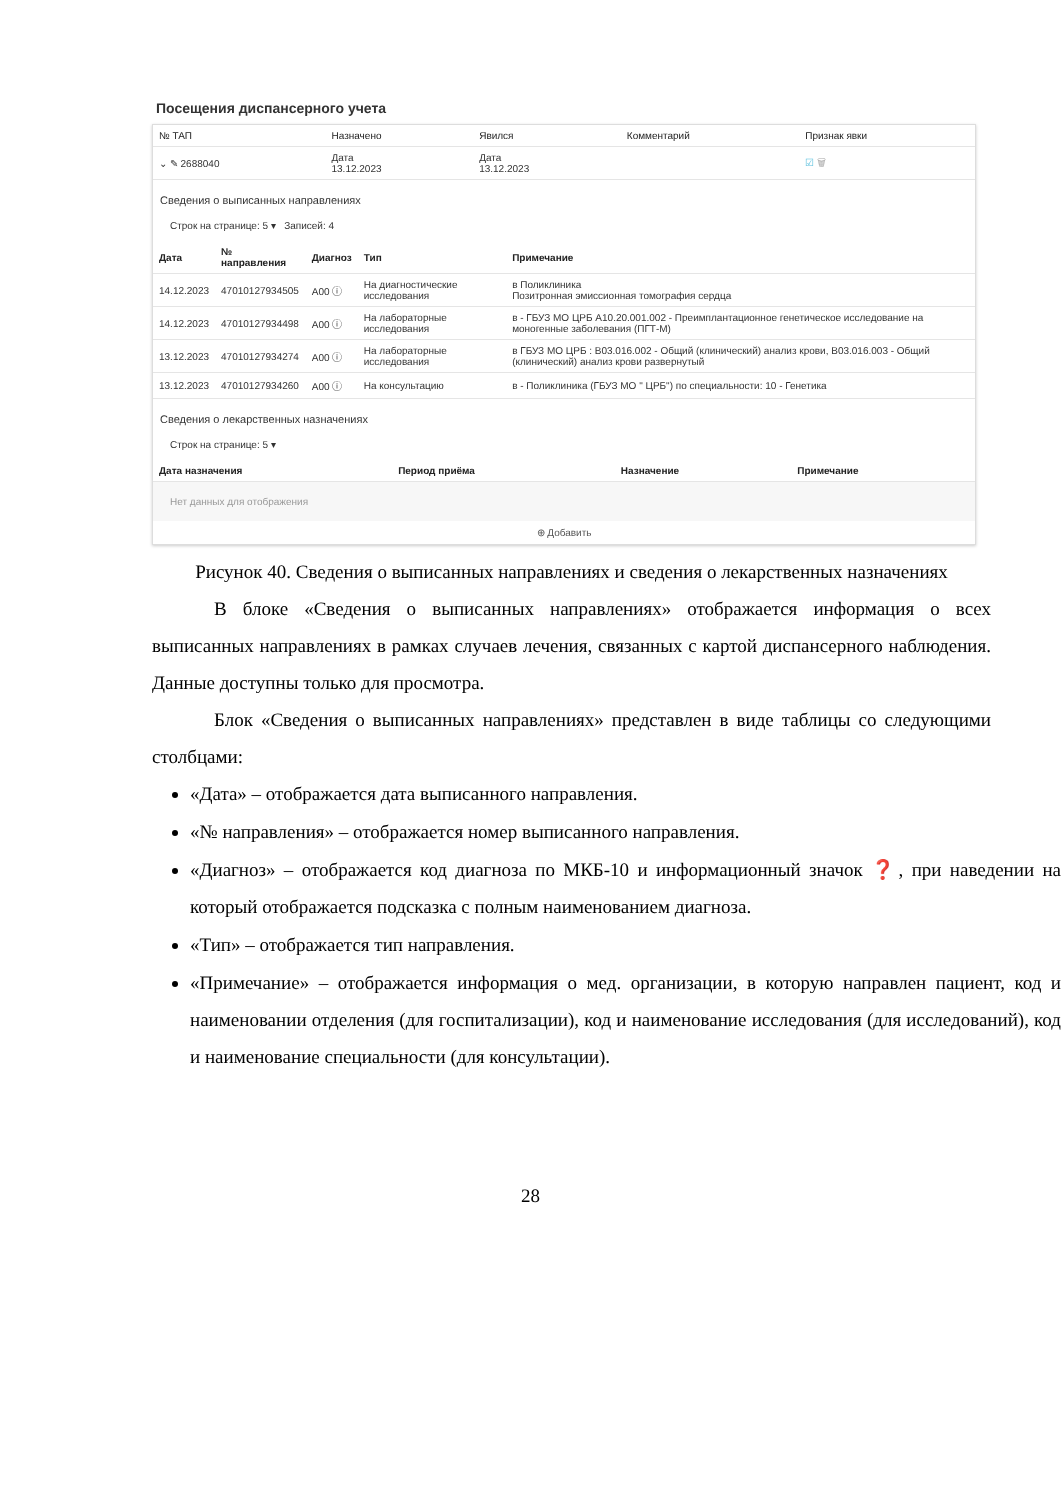Посещения диспансерного учета
| № ТАП | Назначено | Явился | Комментарий | Признак явки |
| --- | --- | --- | --- | --- |
| ⌄ ✎ 2688040 | Дата 13.12.2023 | Дата 13.12.2023 | | ☑ 🗑 |
Сведения о выписанных направлениях
Строк на странице: 5 ▾ Записей: 4
| Дата | № направления | Диагноз | Тип | Примечание |
| --- | --- | --- | --- | --- |
| 14.12.2023 | 47010127934505 | A00 ⓘ | На диагностические исследования | в Поликлиника Позитронная эмиссионная томография сердца |
| 14.12.2023 | 47010127934498 | A00 ⓘ | На лабораторные исследования | в - ГБУЗ МО ЦРБ A10.20.001.002 - Преимплантационное генетическое исследование на моногенные заболевания (ПГТ-М) |
| 13.12.2023 | 47010127934274 | A00 ⓘ | На лабораторные исследования | в ГБУЗ МО ЦРБ : B03.016.002 - Общий (клинический) анализ крови, B03.016.003 - Общий (клинический) анализ крови развернутый |
| 13.12.2023 | 47010127934260 | A00 ⓘ | На консультацию | в - Поликлиника (ГБУЗ МО " ЦРБ") по специальности: 10 - Генетика |
Сведения о лекарственных назначениях
Строк на странице: 5 ▾
| Дата назначения | Период приёма | Назначение | Примечание |
| --- | --- | --- | --- |
Нет данных для отображения
⊕ Добавить
Рисунок 40. Сведения о выписанных направлениях и сведения о лекарственных назначениях
В блоке «Сведения о выписанных направлениях» отображается информация о всех выписанных направлениях в рамках случаев лечения, связанных с картой диспансерного наблюдения. Данные доступны только для просмотра.
Блок «Сведения о выписанных направлениях» представлен в виде таблицы со следующими столбцами:
«Дата» – отображается дата выписанного направления.
«№ направления» – отображается номер выписанного направления.
«Диагноз» – отображается код диагноза по МКБ-10 и информационный значок ❓, при наведении на который отображается подсказка с полным наименованием диагноза.
«Тип» – отображается тип направления.
«Примечание» – отображается информация о мед. организации, в которую направлен пациент, код и наименовании отделения (для госпитализации), код и наименование исследования (для исследований), код и наименование специальности (для консультации).
28